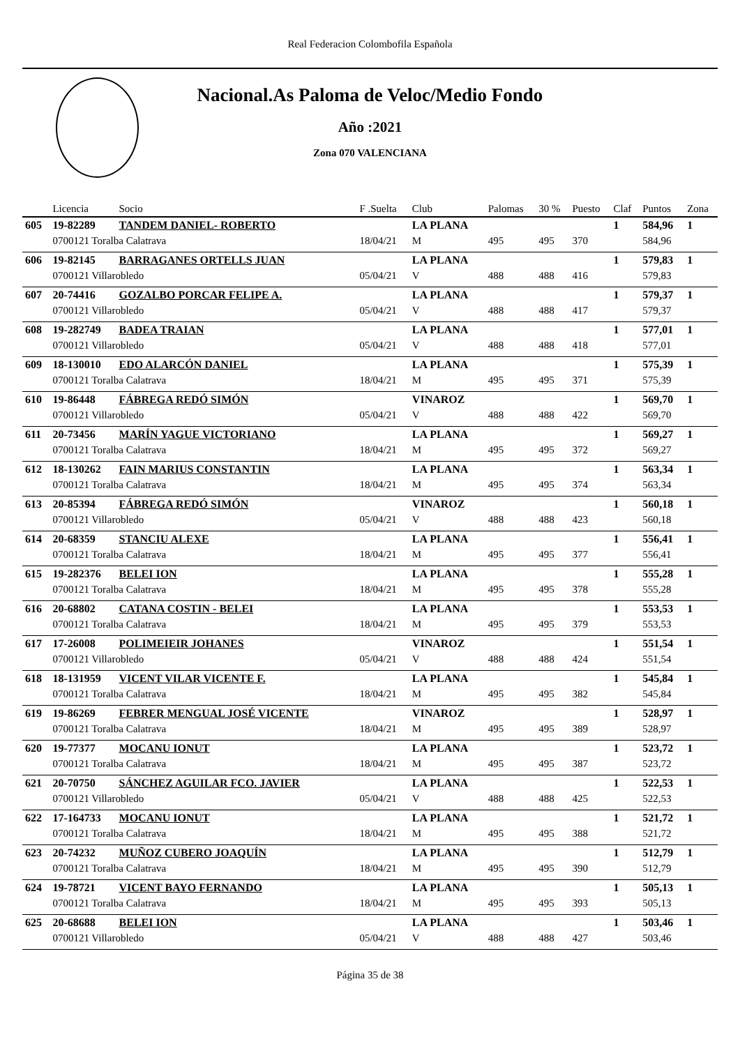Real Federacion Colombofila Española
Nacional.As Paloma de Veloc/Medio Fondo
Año :2021
Zona 070 VALENCIANA
| | Licencia | Socio | F .Suelta | Club | Palomas | 30 % | Puesto | Claf | Puntos | Zona |
| --- | --- | --- | --- | --- | --- | --- | --- | --- | --- | --- |
| 605 | 19-82289 | TANDEM DANIEL- ROBERTO | | LA PLANA | | | | 1 | 584,96 | 1 |
| | 0700121 Toralba Calatrava | | 18/04/21 | M | 495 | 495 | 370 | | 584,96 | |
| 606 | 19-82145 | BARRAGANES ORTELLS JUAN | | LA PLANA | | | | 1 | 579,83 | 1 |
| | 0700121 Villarobledo | | 05/04/21 | V | 488 | 488 | 416 | | 579,83 | |
| 607 | 20-74416 | GOZALBO PORCAR FELIPE A. | | LA PLANA | | | | 1 | 579,37 | 1 |
| | 0700121 Villarobledo | | 05/04/21 | V | 488 | 488 | 417 | | 579,37 | |
| 608 | 19-282749 | BADEA TRAIAN | | LA PLANA | | | | 1 | 577,01 | 1 |
| | 0700121 Villarobledo | | 05/04/21 | V | 488 | 488 | 418 | | 577,01 | |
| 609 | 18-130010 | EDO ALARCÓN DANIEL | | LA PLANA | | | | 1 | 575,39 | 1 |
| | 0700121 Toralba Calatrava | | 18/04/21 | M | 495 | 495 | 371 | | 575,39 | |
| 610 | 19-86448 | FÁBREGA REDÓ SIMÓN | | VINAROZ | | | | 1 | 569,70 | 1 |
| | 0700121 Villarobledo | | 05/04/21 | V | 488 | 488 | 422 | | 569,70 | |
| 611 | 20-73456 | MARÍN YAGUE VICTORIANO | | LA PLANA | | | | 1 | 569,27 | 1 |
| | 0700121 Toralba Calatrava | | 18/04/21 | M | 495 | 495 | 372 | | 569,27 | |
| 612 | 18-130262 | FAIN MARIUS CONSTANTIN | | LA PLANA | | | | 1 | 563,34 | 1 |
| | 0700121 Toralba Calatrava | | 18/04/21 | M | 495 | 495 | 374 | | 563,34 | |
| 613 | 20-85394 | FÁBREGA REDÓ SIMÓN | | VINAROZ | | | | 1 | 560,18 | 1 |
| | 0700121 Villarobledo | | 05/04/21 | V | 488 | 488 | 423 | | 560,18 | |
| 614 | 20-68359 | STANCIU ALEXE | | LA PLANA | | | | 1 | 556,41 | 1 |
| | 0700121 Toralba Calatrava | | 18/04/21 | M | 495 | 495 | 377 | | 556,41 | |
| 615 | 19-282376 | BELEI ION | | LA PLANA | | | | 1 | 555,28 | 1 |
| | 0700121 Toralba Calatrava | | 18/04/21 | M | 495 | 495 | 378 | | 555,28 | |
| 616 | 20-68802 | CATANA COSTIN - BELEI | | LA PLANA | | | | 1 | 553,53 | 1 |
| | 0700121 Toralba Calatrava | | 18/04/21 | M | 495 | 495 | 379 | | 553,53 | |
| 617 | 17-26008 | POLIMEIEIR JOHANES | | VINAROZ | | | | 1 | 551,54 | 1 |
| | 0700121 Villarobledo | | 05/04/21 | V | 488 | 488 | 424 | | 551,54 | |
| 618 | 18-131959 | VICENT VILAR VICENTE F. | | LA PLANA | | | | 1 | 545,84 | 1 |
| | 0700121 Toralba Calatrava | | 18/04/21 | M | 495 | 495 | 382 | | 545,84 | |
| 619 | 19-86269 | FEBRER MENGUAL JOSÉ VICENTE | | VINAROZ | | | | 1 | 528,97 | 1 |
| | 0700121 Toralba Calatrava | | 18/04/21 | M | 495 | 495 | 389 | | 528,97 | |
| 620 | 19-77377 | MOCANU IONUT | | LA PLANA | | | | 1 | 523,72 | 1 |
| | 0700121 Toralba Calatrava | | 18/04/21 | M | 495 | 495 | 387 | | 523,72 | |
| 621 | 20-70750 | SÁNCHEZ AGUILAR FCO. JAVIER | | LA PLANA | | | | 1 | 522,53 | 1 |
| | 0700121 Villarobledo | | 05/04/21 | V | 488 | 488 | 425 | | 522,53 | |
| 622 | 17-164733 | MOCANU IONUT | | LA PLANA | | | | 1 | 521,72 | 1 |
| | 0700121 Toralba Calatrava | | 18/04/21 | M | 495 | 495 | 388 | | 521,72 | |
| 623 | 20-74232 | MUÑOZ CUBERO JOAQUÍN | | LA PLANA | | | | 1 | 512,79 | 1 |
| | 0700121 Toralba Calatrava | | 18/04/21 | M | 495 | 495 | 390 | | 512,79 | |
| 624 | 19-78721 | VICENT BAYO FERNANDO | | LA PLANA | | | | 1 | 505,13 | 1 |
| | 0700121 Toralba Calatrava | | 18/04/21 | M | 495 | 495 | 393 | | 505,13 | |
| 625 | 20-68688 | BELEI ION | | LA PLANA | | | | 1 | 503,46 | 1 |
| | 0700121 Villarobledo | | 05/04/21 | V | 488 | 488 | 427 | | 503,46 | |
Página 35 de 38